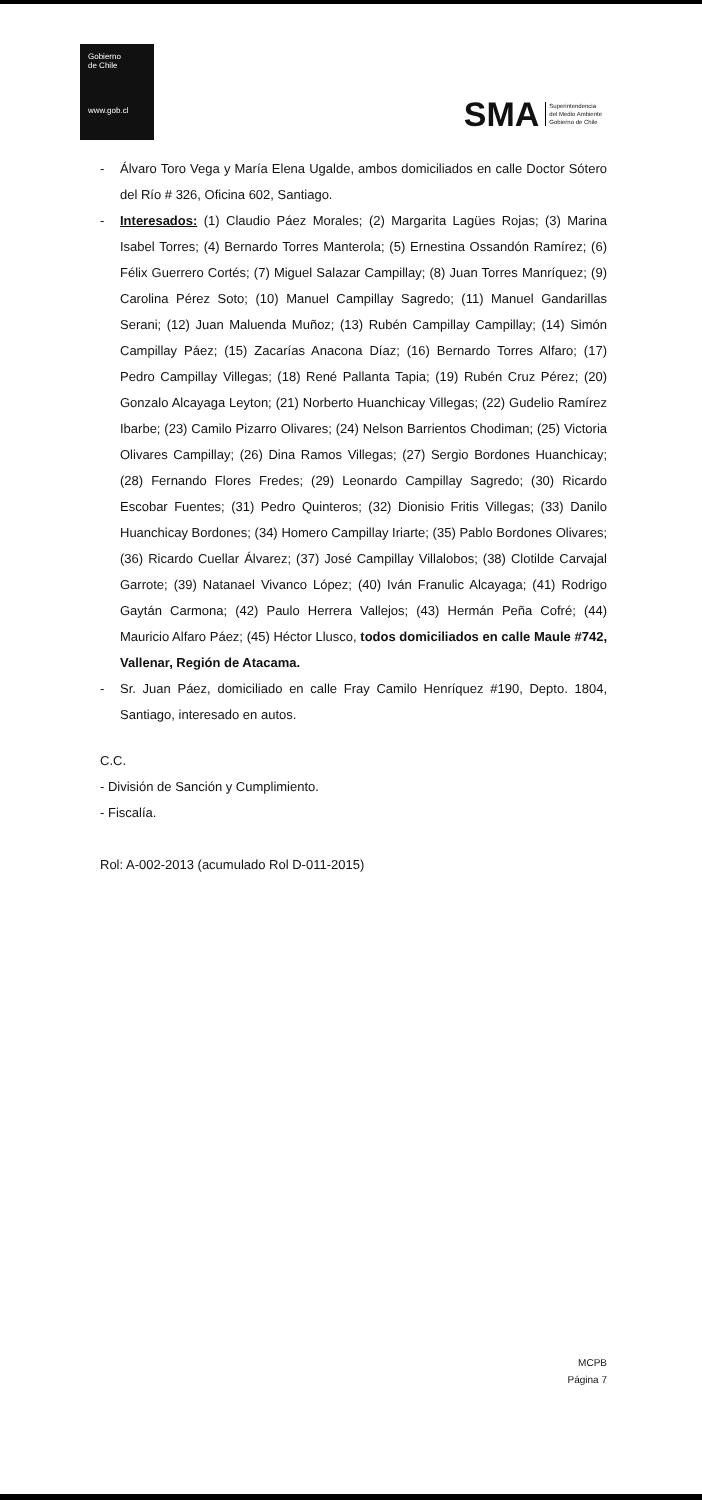Gobierno
de Chile
www.gob.cl
SMA Superintendencia
del Medio Ambiente
Gobierno de Chile
- Álvaro Toro Vega y María Elena Ugalde, ambos domiciliados en calle Doctor Sótero del Río # 326, Oficina 602, Santiago.
- Interesados: (1) Claudio Páez Morales; (2) Margarita Lagües Rojas; (3) Marina Isabel Torres; (4) Bernardo Torres Manterola; (5) Ernestina Ossandón Ramírez; (6) Félix Guerrero Cortés; (7) Miguel Salazar Campillay; (8) Juan Torres Manríquez; (9) Carolina Pérez Soto; (10) Manuel Campillay Sagredo; (11) Manuel Gandarillas Serani; (12) Juan Maluenda Muñoz; (13) Rubén Campillay Campillay; (14) Simón Campillay Páez; (15) Zacarías Anacona Díaz; (16) Bernardo Torres Alfaro; (17) Pedro Campillay Villegas; (18) René Pallanta Tapia; (19) Rubén Cruz Pérez; (20) Gonzalo Alcayaga Leyton; (21) Norberto Huanchicay Villegas; (22) Gudelio Ramírez Ibarbe; (23) Camilo Pizarro Olivares; (24) Nelson Barrientos Chodiman; (25) Victoria Olivares Campillay; (26) Dina Ramos Villegas; (27) Sergio Bordones Huanchicay; (28) Fernando Flores Fredes; (29) Leonardo Campillay Sagredo; (30) Ricardo Escobar Fuentes; (31) Pedro Quinteros; (32) Dionisio Fritis Villegas; (33) Danilo Huanchicay Bordones; (34) Homero Campillay Iriarte; (35) Pablo Bordones Olivares; (36) Ricardo Cuellar Álvarez; (37) José Campillay Villalobos; (38) Clotilde Carvajal Garrote; (39) Natanael Vivanco López; (40) Iván Franulic Alcayaga; (41) Rodrigo Gaytán Carmona; (42) Paulo Herrera Vallejos; (43) Hermán Peña Cofré; (44) Mauricio Alfaro Páez; (45) Héctor Llusco, todos domiciliados en calle Maule #742, Vallenar, Región de Atacama.
- Sr. Juan Páez, domiciliado en calle Fray Camilo Henríquez #190, Depto. 1804, Santiago, interesado en autos.
C.C.
- División de Sanción y Cumplimiento.
- Fiscalía.
Rol: A-002-2013 (acumulado Rol D-011-2015)
MCPB
Página 7